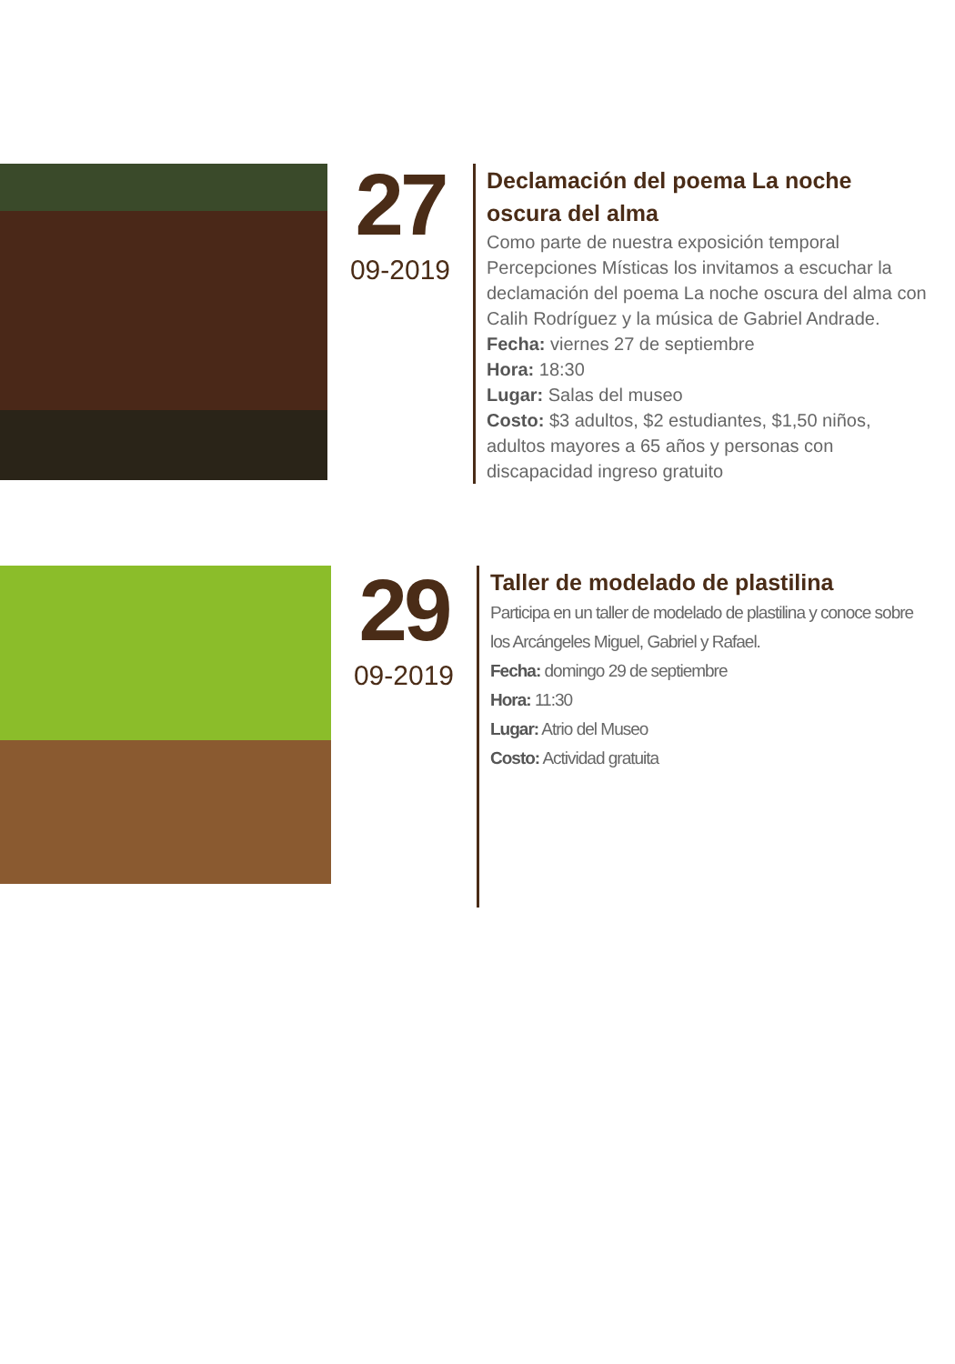27
09-2019
Declamación del poema La noche oscura del alma
Como parte de nuestra exposición temporal Percepciones Místicas los invitamos a escuchar la declamación del poema La noche oscura del alma con Calih Rodríguez y la música de Gabriel Andrade.
Fecha: viernes 27 de septiembre
Hora: 18:30
Lugar: Salas del museo
Costo: $3 adultos, $2 estudiantes, $1,50 niños, adultos mayores a 65 años y personas con discapacidad ingreso gratuito
29
09-2019
Taller de modelado de plastilina
Participa en un taller de modelado de plastilina y conoce sobre los Arcángeles Miguel, Gabriel y Rafael.
Fecha: domingo 29 de septiembre
Hora: 11:30
Lugar: Atrio del Museo
Costo: Actividad gratuita